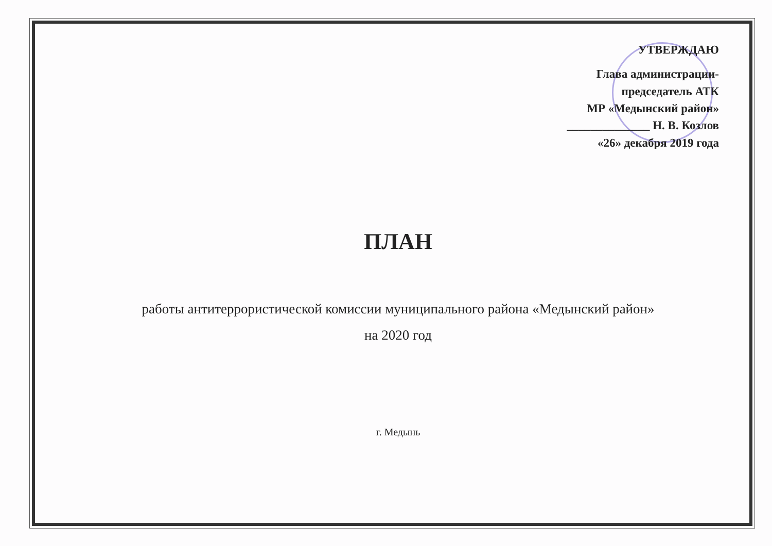УТВЕРЖДАЮ
Глава администрации-
председатель АТК
МР «Медынский район»
______________ Н. В. Козлов
«26» декабря 2019 года
ПЛАН
работы антитеррористической комиссии муниципального района «Медынский район»
на 2020 год
г. Медынь